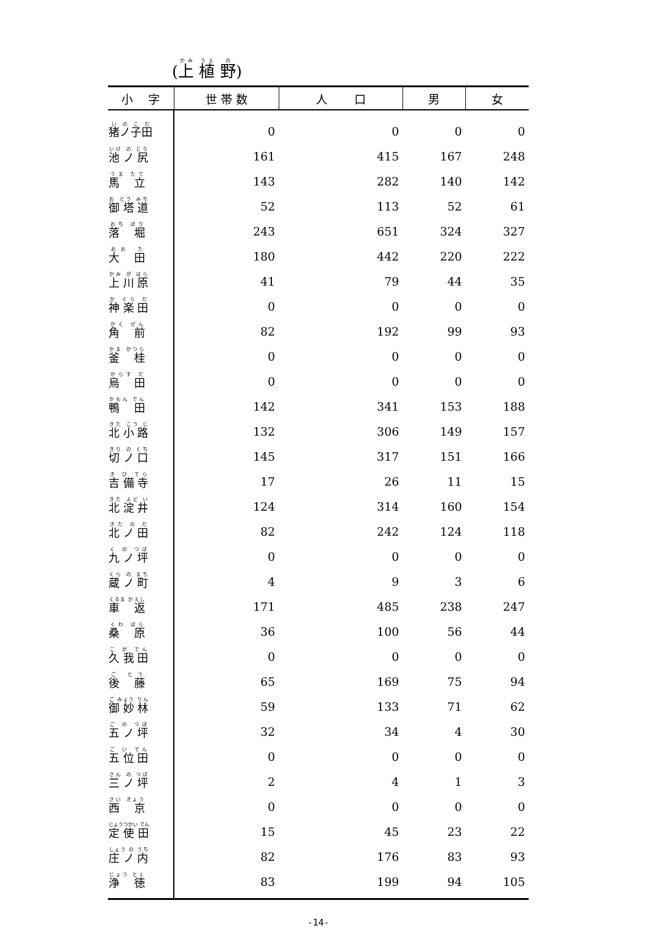(上 植 野)
| 小 字 | 世 帯 数 | 人 口 | 男 | 女 |
| --- | --- | --- | --- | --- |
| 猪ノ子田 | 0 | 0 | 0 | 0 |
| 池 ノ 尻 | 161 | 415 | 167 | 248 |
| 馬 立 | 143 | 282 | 140 | 142 |
| 御 塔 道 | 52 | 113 | 52 | 61 |
| 落 堀 | 243 | 651 | 324 | 327 |
| 大 田 | 180 | 442 | 220 | 222 |
| 上 川 原 | 41 | 79 | 44 | 35 |
| 神 楽 田 | 0 | 0 | 0 | 0 |
| 角 前 | 82 | 192 | 99 | 93 |
| 釜 桂 | 0 | 0 | 0 | 0 |
| 烏 田 | 0 | 0 | 0 | 0 |
| 鴨 田 | 142 | 341 | 153 | 188 |
| 北 小 路 | 132 | 306 | 149 | 157 |
| 切 ノ 口 | 145 | 317 | 151 | 166 |
| 吉 備 寺 | 17 | 26 | 11 | 15 |
| 北 淀 井 | 124 | 314 | 160 | 154 |
| 北 ノ 田 | 82 | 242 | 124 | 118 |
| 九 ノ 坪 | 0 | 0 | 0 | 0 |
| 蔵 ノ 町 | 4 | 9 | 3 | 6 |
| 車 返 | 171 | 485 | 238 | 247 |
| 桑 原 | 36 | 100 | 56 | 44 |
| 久 我 田 | 0 | 0 | 0 | 0 |
| 後 藤 | 65 | 169 | 75 | 94 |
| 御 妙 林 | 59 | 133 | 71 | 62 |
| 五 ノ 坪 | 32 | 34 | 4 | 30 |
| 五 位 田 | 0 | 0 | 0 | 0 |
| 三 ノ 坪 | 2 | 4 | 1 | 3 |
| 西 京 | 0 | 0 | 0 | 0 |
| 定 使 田 | 15 | 45 | 23 | 22 |
| 庄 ノ 内 | 82 | 176 | 83 | 93 |
| 浄 徳 | 83 | 199 | 94 | 105 |
-14-